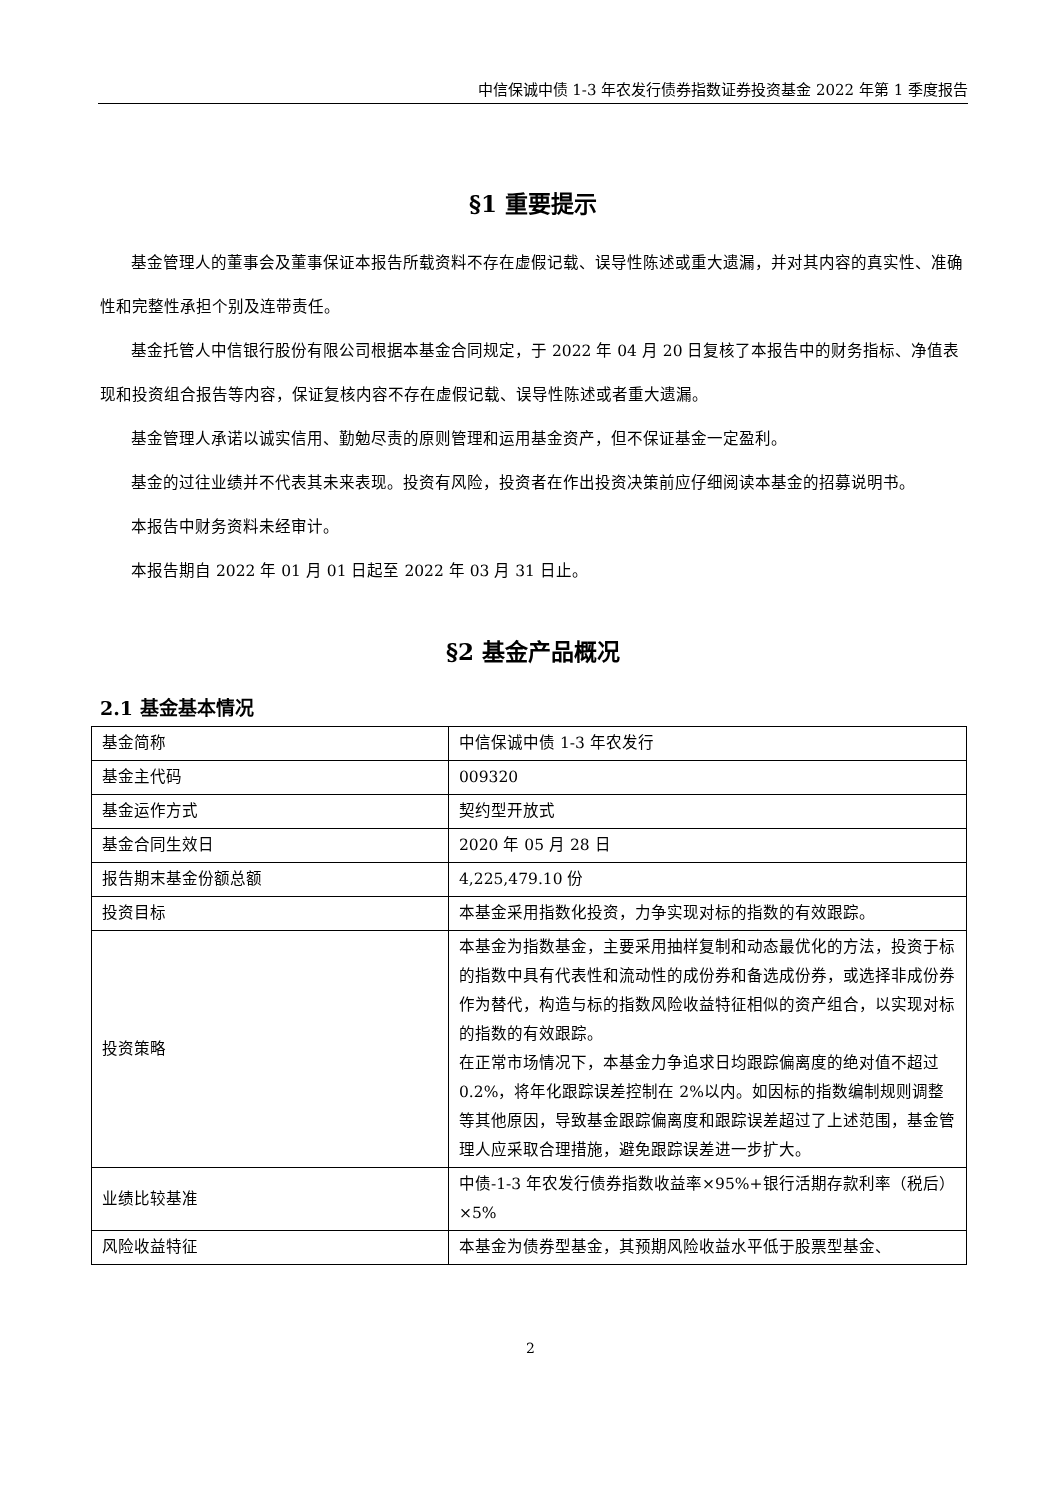中信保诚中债 1-3 年农发行债券指数证券投资基金 2022 年第 1 季度报告
§1 重要提示
基金管理人的董事会及董事保证本报告所载资料不存在虚假记载、误导性陈述或重大遗漏，并对其内容的真实性、准确性和完整性承担个别及连带责任。
基金托管人中信银行股份有限公司根据本基金合同规定，于 2022 年 04 月 20 日复核了本报告中的财务指标、净值表现和投资组合报告等内容，保证复核内容不存在虚假记载、误导性陈述或者重大遗漏。
基金管理人承诺以诚实信用、勤勉尽责的原则管理和运用基金资产，但不保证基金一定盈利。
基金的过往业绩并不代表其未来表现。投资有风险，投资者在作出投资决策前应仔细阅读本基金的招募说明书。
本报告中财务资料未经审计。
本报告期自 2022 年 01 月 01 日起至 2022 年 03 月 31 日止。
§2 基金产品概况
2.1 基金基本情况
| 基金简称 | 中信保诚中债 1-3 年农发行 |
| 基金主代码 | 009320 |
| 基金运作方式 | 契约型开放式 |
| 基金合同生效日 | 2020 年 05 月 28 日 |
| 报告期末基金份额总额 | 4,225,479.10 份 |
| 投资目标 | 本基金采用指数化投资，力争实现对标的指数的有效跟踪。 |
| 投资策略 | 本基金为指数基金，主要采用抽样复制和动态最优化的方法，投资于标的指数中具有代表性和流动性的成份券和备选成份券，或选择非成份券作为替代，构造与标的指数风险收益特征相似的资产组合，以实现对标的指数的有效跟踪。 在正常市场情况下，本基金力争追求日均跟踪偏离度的绝对值不超过 0.2%，将年化跟踪误差控制在 2%以内。如因标的指数编制规则调整等其他原因，导致基金跟踪偏离度和跟踪误差超过了上述范围，基金管理人应采取合理措施，避免跟踪误差进一步扩大。 |
| 业绩比较基准 | 中债-1-3 年农发行债券指数收益率×95%+银行活期存款利率（税后）×5% |
| 风险收益特征 | 本基金为债券型基金，其预期风险收益水平低于股票型基金、 |
2